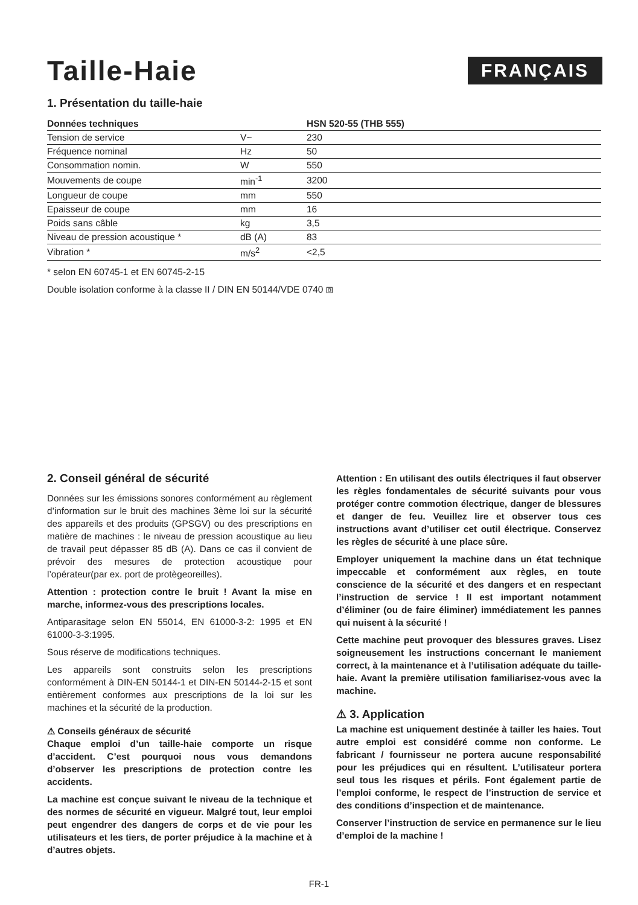Taille-Haie
FRANÇAIS
1. Présentation du taille-haie
| Données techniques | | HSN 520-55 (THB 555) |
| --- | --- | --- |
| Tension de service | V~ | 230 |
| Fréquence nominal | Hz | 50 |
| Consommation nomin. | W | 550 |
| Mouvements de coupe | min<sup>-1</sup> | 3200 |
| Longueur de coupe | mm | 550 |
| Epaisseur de coupe | mm | 16 |
| Poids sans câble | kg | 3,5 |
| Niveau de pression acoustique * | dB (A) | 83 |
| Vibration * | m/s<sup>2</sup> | <2,5 |
* selon EN 60745-1 et EN 60745-2-15
Double isolation conforme à la classe II / DIN EN 50144/VDE 0740 ⧈
2. Conseil général de sécurité
Données sur les émissions sonores conformément au règlement d’information sur le bruit des machines 3ème loi sur la sécurité des appareils et des produits (GPSGV) ou des prescriptions en matière de machines : le niveau de pression acoustique au lieu de travail peut dépasser 85 dB (A). Dans ce cas il convient de prévoir des mesures de protection acoustique pour l’opérateur(par ex. port de protègeoreilles).
Attention : protection contre le bruit ! Avant la mise en marche, informez-vous des prescriptions locales.
Antiparasitage selon EN 55014, EN 61000-3-2: 1995 et EN 61000-3-3:1995.
Sous réserve de modifications techniques.
Les appareils sont construits selon les prescriptions conformément à DIN-EN 50144-1 et DIN-EN 50144-2-15 et sont entièrement conformes aux prescriptions de la loi sur les machines et la sécurité de la production.
⚠ Conseils généraux de sécurité
Chaque emploi d’un taille-haie comporte un risque d’accident. C’est pourquoi nous vous demandons d’observer les prescriptions de protection contre les accidents.
La machine est conçue suivant le niveau de la technique et des normes de sécurité en vigueur. Malgré tout, leur emploi peut engendrer des dangers de corps et de vie pour les utilisateurs et les tiers, de porter préjudice à la machine et à d’autres objets.
Attention : En utilisant des outils électriques il faut observer les règles fondamentales de sécurité suivants pour vous protéger contre commotion électrique, danger de blessures et danger de feu. Veuillez lire et observer tous ces instructions avant d’utiliser cet outil électrique. Conservez les règles de sécurité à une place sûre.
Employer uniquement la machine dans un état technique impeccable et conformément aux règles, en toute conscience de la sécurité et des dangers et en respectant l’instruction de service ! Il est important notamment d’éliminer (ou de faire éliminer) immédiatement les pannes qui nuisent à la sécurité !
Cette machine peut provoquer des blessures graves. Lisez soigneusement les instructions concernant le maniement correct, à la maintenance et à l’utilisation adéquate du taille-haie. Avant la première utilisation familiarisez-vous avec la machine.
⚠ 3. Application
La machine est uniquement destinée à tailler les haies. Tout autre emploi est considéré comme non conforme. Le fabricant / fournisseur ne portera aucune responsabilité pour les préjudices qui en résultent. L’utilisateur portera seul tous les risques et périls. Font également partie de l’emploi conforme, le respect de l’instruction de service et des conditions d’inspection et de maintenance.
Conserver l’instruction de service en permanence sur le lieu d’emploi de la machine !
FR-1